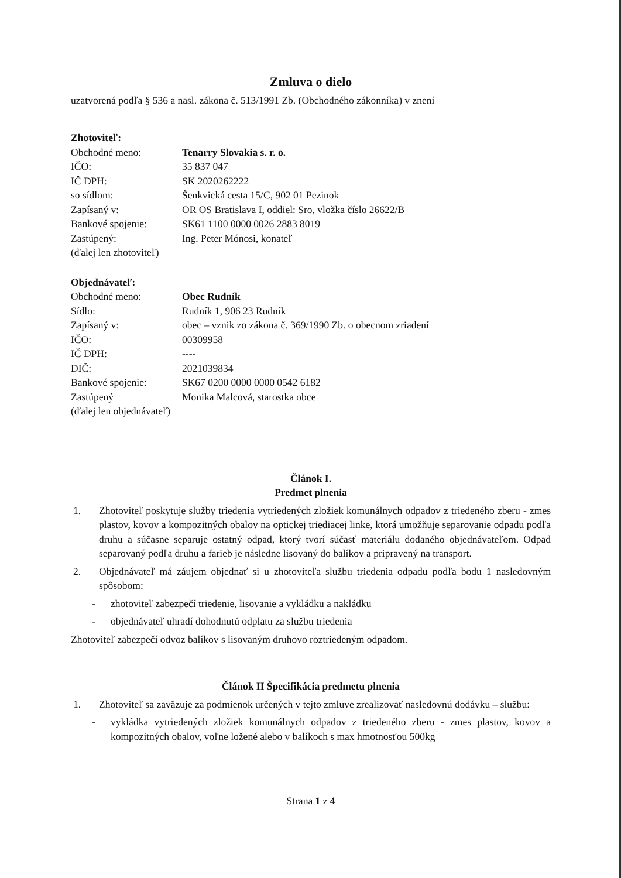Zmluva o dielo
uzatvorená podľa § 536 a nasl. zákona č. 513/1991 Zb. (Obchodného zákonníka) v znení
Zhotoviteľ:
Obchodné meno:
Tenarry Slovakia s. r. o.
IČO:
35 837 047
IČ DPH:
SK 2020262222
so sídlom:
Šenkvická cesta 15/C, 902 01 Pezinok
Zapísaný v:
OR OS Bratislava I, oddiel: Sro, vložka číslo 26622/B
Bankové spojenie:
SK61 1100 0000 0026 2883 8019
Zastúpený:
Ing. Peter Mónosi, konateľ
(ďalej len zhotoviteľ)
Objednávateľ:
Obchodné meno:
Obec Rudník
Sídlo:
Rudník 1, 906 23 Rudník
Zapísaný v:
obec – vznik zo zákona č. 369/1990 Zb. o obecnom zriadení
IČO:
00309958
IČ DPH:
----
DIČ:
2021039834
Bankové spojenie:
SK67 0200 0000 0000 0542 6182
Zastúpený
Monika Malcová, starostka obce
(ďalej len objednávateľ)
Článok I.
Predmet plnenia
1. Zhotoviteľ poskytuje služby triedenia vytriedených zložiek komunálnych odpadov z triedeného zberu - zmes plastov, kovov a kompozitných obalov na optickej triediacej linke, ktorá umožňuje separovanie odpadu podľa druhu a súčasne separuje ostatný odpad, ktorý tvorí súčasť materiálu dodaného objednávateľom. Odpad separovaný podľa druhu a farieb je následne lisovaný do balíkov a pripravený na transport.
2. Objednávateľ má záujem objednať si u zhotoviteľa službu triedenia odpadu podľa bodu 1 nasledovným spôsobom:
- zhotoviteľ zabezpečí triedenie, lisovanie a vykládku a nakládku
- objednávateľ uhradí dohodnutú odplatu za službu triedenia
Zhotoviteľ zabezpečí odvoz balíkov s lisovaným druhovo roztriedeným odpadom.
Článok II Špecifikácia predmetu plnenia
1. Zhotoviteľ sa zaväzuje za podmienok určených v tejto zmluve zrealizovať nasledovnú dodávku – službu:
- vykládka vytriedených zložiek komunálnych odpadov z triedeného zberu - zmes plastov, kovov a kompozitných obalov, voľne ložené alebo v balíkoch s max hmotnosťou 500kg
Strana 1 z 4